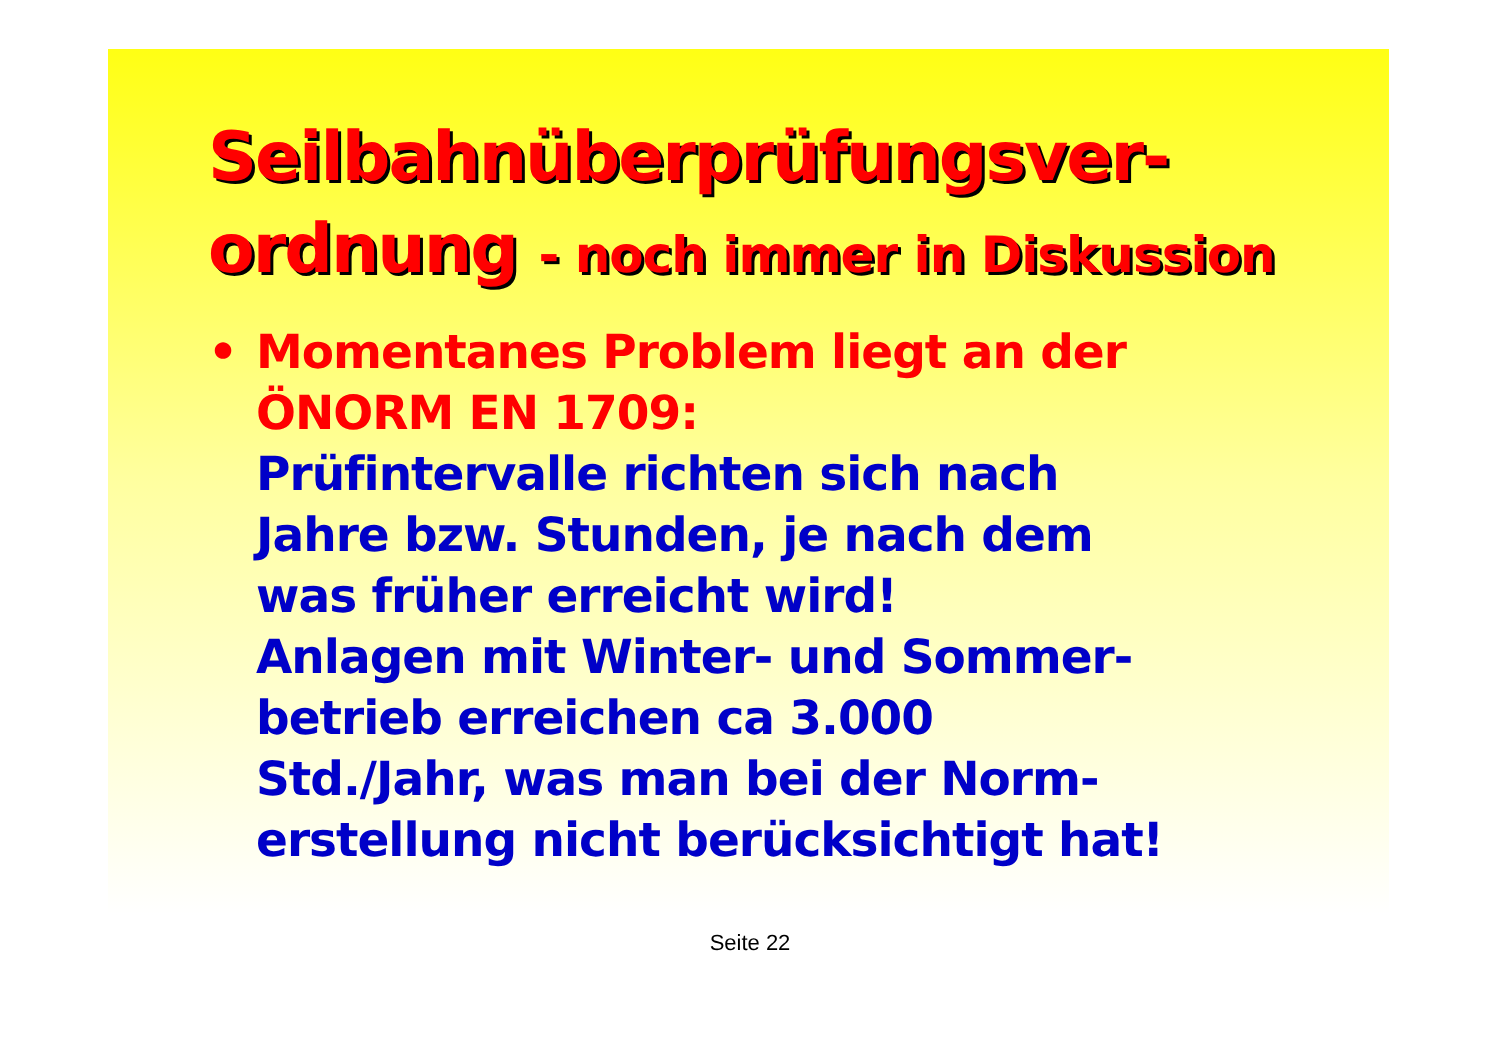Seilbahnüberprüfungsver-
ordnung - noch immer in Diskussion
• Momentanes Problem liegt an der
ÖNORM EN 1709:
Prüfintervalle richten sich nach
Jahre bzw. Stunden, je nach dem
was früher erreicht wird!
Anlagen mit Winter- und Sommer-
betrieb erreichen ca 3.000
Std./Jahr, was man bei der Norm-
erstellung nicht berücksichtigt hat!
Seite 22